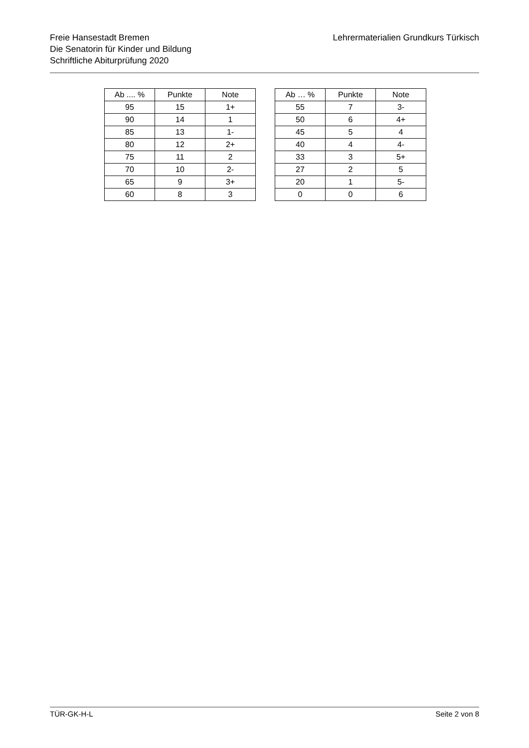Freie Hansestadt Bremen
Die Senatorin für Kinder und Bildung
Schriftliche Abiturprüfung 2020
Lehrermaterialien Grundkurs Türkisch
| Ab .... % | Punkte | Note |
| --- | --- | --- |
| 95 | 15 | 1+ |
| 90 | 14 | 1 |
| 85 | 13 | 1- |
| 80 | 12 | 2+ |
| 75 | 11 | 2 |
| 70 | 10 | 2- |
| 65 | 9 | 3+ |
| 60 | 8 | 3 |
| Ab … % | Punkte | Note |
| --- | --- | --- |
| 55 | 7 | 3- |
| 50 | 6 | 4+ |
| 45 | 5 | 4 |
| 40 | 4 | 4- |
| 33 | 3 | 5+ |
| 27 | 2 | 5 |
| 20 | 1 | 5- |
| 0 | 0 | 6 |
TÜR-GK-H-L Seite 2 von 8